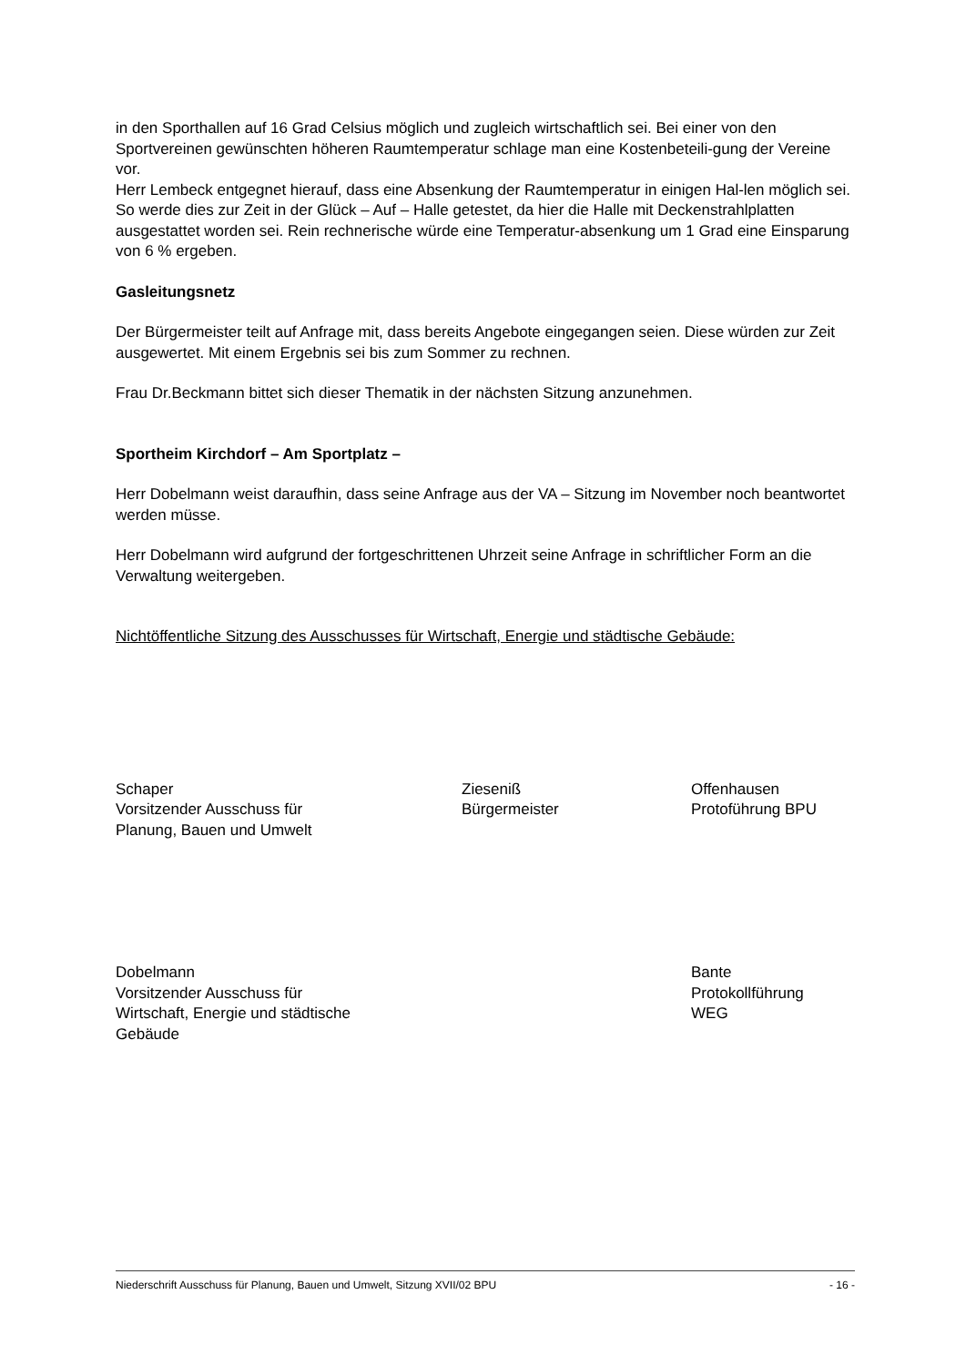in den Sporthallen auf 16 Grad Celsius möglich und zugleich wirtschaftlich sei. Bei einer von den Sportvereinen gewünschten höheren Raumtemperatur schlage man eine Kostenbeteili-gung der Vereine vor.
Herr Lembeck entgegnet hierauf, dass eine Absenkung der Raumtemperatur in einigen Hal-len möglich sei. So werde dies zur Zeit in der Glück – Auf – Halle getestet, da hier die Halle mit Deckenstrahlplatten ausgestattet worden sei. Rein rechnerische würde eine Temperatur-absenkung um 1 Grad eine Einsparung von 6 % ergeben.
Gasleitungsnetz
Der Bürgermeister teilt auf Anfrage mit, dass bereits Angebote eingegangen seien. Diese würden zur Zeit ausgewertet. Mit einem Ergebnis sei bis zum Sommer zu rechnen.
Frau Dr.Beckmann bittet sich dieser Thematik in der nächsten Sitzung anzunehmen.
Sportheim Kirchdorf – Am Sportplatz –
Herr Dobelmann weist daraufhin, dass seine Anfrage aus der VA – Sitzung im November noch beantwortet werden müsse.
Herr Dobelmann wird aufgrund der fortgeschrittenen Uhrzeit seine Anfrage in schriftlicher Form an die Verwaltung weitergeben.
Nichtöffentliche Sitzung des Ausschusses für Wirtschaft, Energie und städtische Gebäude:
Schaper
Vorsitzender Ausschuss für
Planung, Bauen und Umwelt
Ziesenіß
Bürgermeister
Offenhausen
Protoführung BPU
Dobelmann
Vorsitzender Ausschuss für
Wirtschaft, Energie und städtische
Gebäude
Bante
Protokollführung
WEG
Niederschrift Ausschuss für Planung, Bauen und Umwelt, Sitzung XVII/02 BPU - 16 -